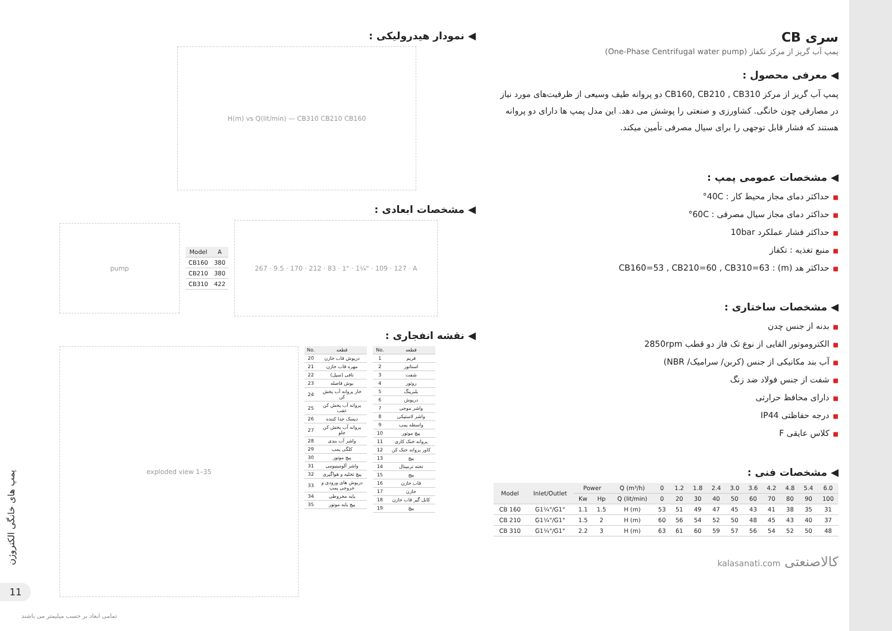سری CB
پمپ آب گریز از مرکز تکفاز (One-Phase Centrifugal water pump)
◀ معرفی محصول :
پمپ آب گریز از مرکز CB160, CB210 , CB310 دو پروانه طیف وسیعی از ظرفیت‌های مورد نیاز در مصارفی چون خانگی. کشاورزی و صنعتی را پوشش می دهد. این مدل پمپ ها دارای دو پروانه هستند که فشار قابل توجهی را برای سیال مصرفی تأمین میکند.
◀ مشخصات عمومی پمپ :
■حداکثر دمای مجاز محیط کار : 40C°
■حداکثر دمای مجاز سیال مصرفی : 60C°
■حداکثر فشار عملکرد 10bar
■منبع تغذیه : تکفاز
■حداکثر هد (m) : CB160=53 , CB210=60 , CB310=63
◀ مشخصات ساختاری :
■بدنه از جنس چدن
■الکتروموتور القایی از نوع تک فاز دو قطب 2850rpm
■آب بند مکانیکی از جنس (کربن/ سرامیک/ NBR)
■شفت از جنس فولاد ضد زنگ
■دارای محافظ حرارتی
■درجه حفاظتی IP44
■کلاس عایقی F
◀ مشخصات فنی :
| Model | Inlet/Outlet | Power | | Q (m³/h) | 0 | 1.2 | 1.8 | 2.4 | 3.0 | 3.6 | 4.2 | 4.8 | 5.4 | 6.0 |
| --- | --- | --- | --- | --- | --- | --- | --- | --- | --- | --- | --- | --- | --- | --- |
| | | Kw | Hp | Q (lit/min) | 0 | 20 | 30 | 40 | 50 | 60 | 70 | 80 | 90 | 100 |
| CB 160 | G1¼"/G1" | 1.1 | 1.5 | H (m) | 53 | 51 | 49 | 47 | 45 | 43 | 41 | 38 | 35 | 31 |
| CB 210 | G1¼"/G1" | 1.5 | 2 | H (m) | 60 | 56 | 54 | 52 | 50 | 48 | 45 | 43 | 40 | 37 |
| CB 310 | G1¼"/G1" | 2.2 | 3 | H (m) | 63 | 61 | 60 | 59 | 57 | 56 | 54 | 52 | 50 | 48 |
کالاصنعتی kalasanati.com
◀ نمودار هیدرولیکی :
H(m) vs Q(lit/min) — CB310 CB210 CB160
◀ مشخصات ابعادی :
pump
| Model | A |
| --- | --- |
| CB160 | 380 |
| CB210 | 380 |
| CB310 | 422 |
267 · 9.5 · 170 · 212 · 83 · 1" · 1¼" · 109 · 127 · A
◀ نقشه انفجاری :
exploded view 1–35
| No. | قطعه |
| --- | --- |
| 20 | درپوش قاب خازن |
| 21 | مهره قاب خازن |
| 22 | نافی (سیل) |
| 23 | بوش فاصله |
| 24 | خار پروانه آب پخش کن |
| 25 | پروانه آب پخش کن عقب |
| 26 | دیسک جدا کننده |
| 27 | پروانه آب پخش کن جلو |
| 28 | واشر آب بندی |
| 29 | کلگی پمپ |
| 30 | پیچ موتور |
| 31 | واشر آلومینیومی |
| 32 | پیچ تخلیه و هواگیری |
| 33 | درپوش های ورودی و خروجی پمپ |
| 34 | پایه مخروطی |
| 35 | پیچ پایه موتور |
| No. | قطعه |
| --- | --- |
| 1 | فریم |
| 2 | استاتور |
| 3 | شفت |
| 4 | روتور |
| 5 | بلبرینگ |
| 6 | درپوش |
| 7 | واشر موجی |
| 8 | واشر لاستیکی |
| 9 | واسطه پمپ |
| 10 | پیچ موتور |
| 11 | پروانه خنک کاری |
| 12 | کاور پروانه خنک کن |
| 13 | پیچ |
| 14 | تخته ترمینال |
| 15 | پیچ |
| 16 | قاب خازن |
| 17 | خازن |
| 18 | کابل گیر قاب خازن |
| 19 | پیچ |
پمپ های خانگی الکتروژن
11
تمامی ابعاد بر حسب میلیمتر می باشند